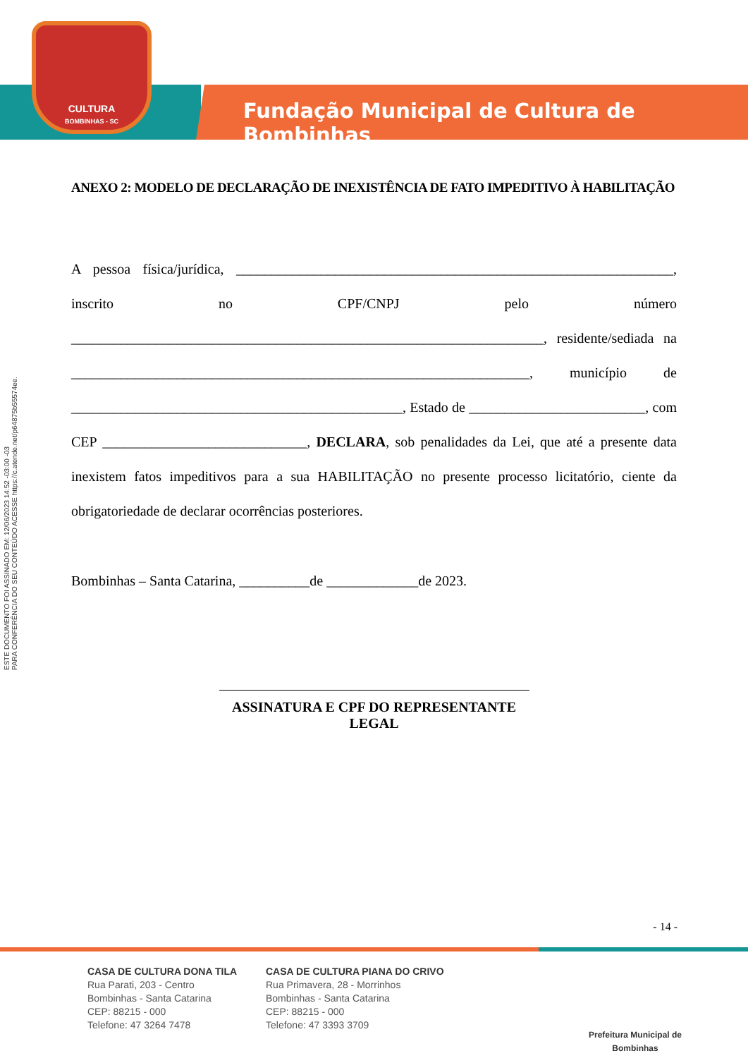CULTURA
BOMBINHAS - SC
Fundação Municipal de Cultura de Bombinhas
ESTE DOCUMENTO FOI ASSINADO EM: 12/06/2023 14:52 -03:00 -03
PARA CONFERÊNCIA DO SEU CONTEÚDO ACESSE https://c.atende.net/p64875b55574ee.
ANEXO 2: MODELO DE DECLARAÇÃO DE INEXISTÊNCIA DE FATO IMPEDITIVO À HABILITAÇÃO
A pessoa física/jurídica, ______________________________________________________________, inscrito no CPF/CNPJ pelo número ___________________________________________________________________, residente/sediada na _________________________________________________________________, município de _______________________________________________, Estado de _________________________, com CEP _____________________________, DECLARA, sob penalidades da Lei, que até a presente data inexistem fatos impeditivos para a sua HABILITAÇÃO no presente processo licitatório, ciente da obrigatoriedade de declarar ocorrências posteriores.
Bombinhas – Santa Catarina, __________de _____________de 2023.
ASSINATURA E CPF DO REPRESENTANTE LEGAL
- 14 -
CASA DE CULTURA DONA TILA
Rua Parati, 203 - Centro
Bombinhas - Santa Catarina
CEP: 88215 - 000
Telefone: 47 3264 7478
CASA DE CULTURA PIANA DO CRIVO
Rua Primavera, 28 - Morrinhos
Bombinhas - Santa Catarina
CEP: 88215 - 000
Telefone: 47 3393 3709
Prefeitura Municipal de Bombinhas